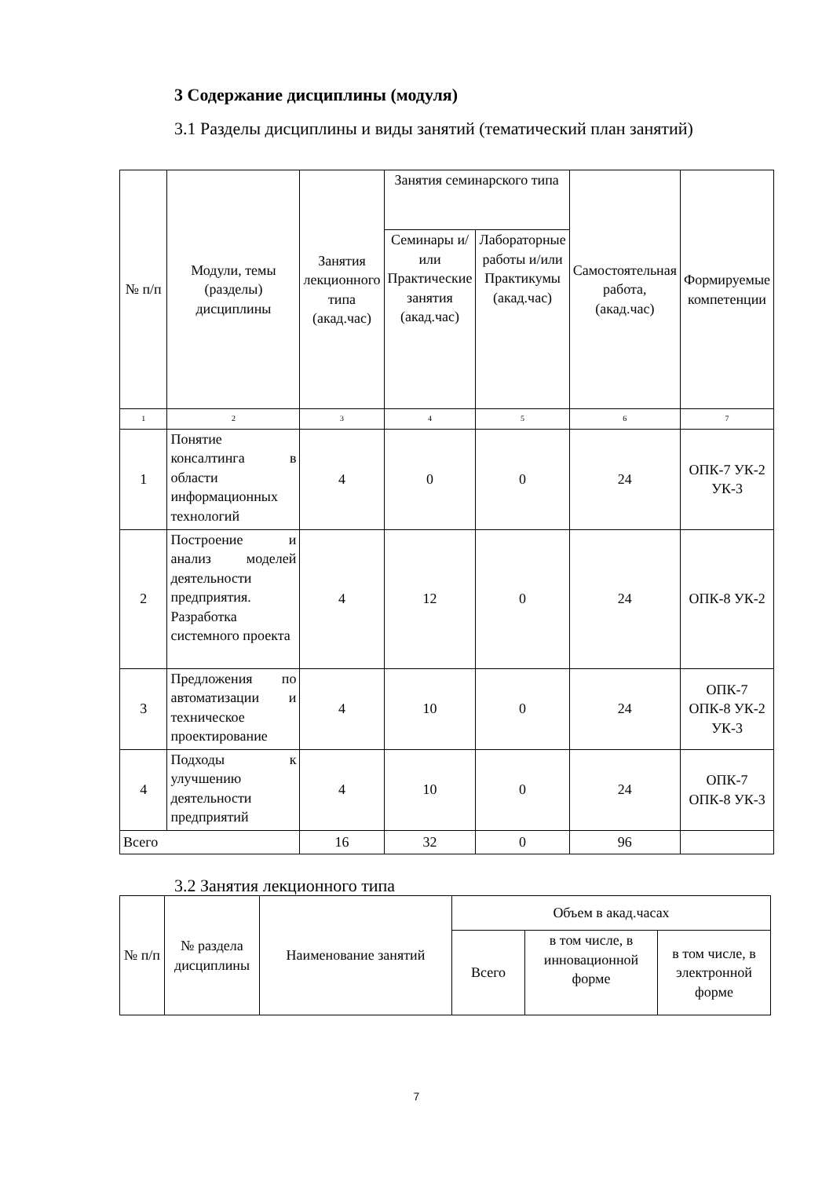3 Содержание дисциплины (модуля)
3.1 Разделы дисциплины и виды занятий (тематический план занятий)
| № п/п | Модули, темы (разделы) дисциплины | Занятия лекционного типа (акад.час) | Занятия семинарского типа | | Самостоятельная работа, (акад.час) | Формируемые компетенции |
| --- | --- | --- | --- | --- | --- | --- |
| | | | Семинары и/или Практические занятия (акад.час) | Лабораторные работы и/или Практикумы (акад.час) | | |
| 1 | 2 | 3 | 4 | 5 | 6 | 7 |
| 1 | Понятие консалтинга в области информационных технологий | 4 | 0 | 0 | 24 | ОПК-7 УК-2 УК-3 |
| 2 | Построение и анализ моделей деятельности предприятия. Разработка системного проекта | 4 | 12 | 0 | 24 | ОПК-8 УК-2 |
| 3 | Предложения по автоматизации и техническое проектирование | 4 | 10 | 0 | 24 | ОПК-7 ОПК-8 УК-2 УК-3 |
| 4 | Подходы к улучшению деятельности предприятий | 4 | 10 | 0 | 24 | ОПК-7 ОПК-8 УК-3 |
| Всего | | 16 | 32 | 0 | 96 | |
3.2 Занятия лекционного типа
| № п/п | № раздела дисциплины | Наименование занятий | Объем в акад.часах | | |
| --- | --- | --- | --- | --- | --- |
| | | | Всего | в том числе, в инновационной форме | в том числе, в электронной форме |
7